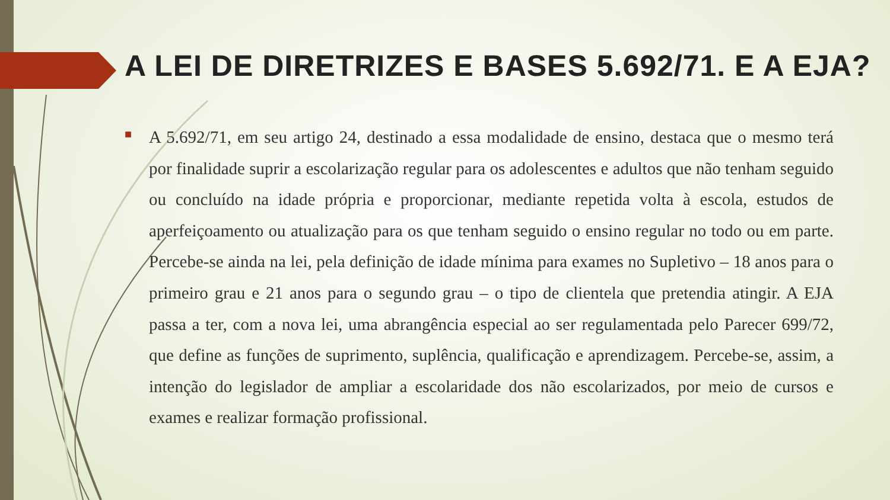A LEI DE DIRETRIZES E BASES 5.692/71. E A EJA?
■
A 5.692/71, em seu artigo 24, destinado a essa modalidade de ensino, destaca que o mesmo terá por finalidade suprir a escolarização regular para os adolescentes e adultos que não tenham seguido ou concluído na idade própria e proporcionar, mediante repetida volta à escola, estudos de aperfeiçoamento ou atualização para os que tenham seguido o ensino regular no todo ou em parte. Percebe-se ainda na lei, pela definição de idade mínima para exames no Supletivo – 18 anos para o primeiro grau e 21 anos para o segundo grau – o tipo de clientela que pretendia atingir. A EJA passa a ter, com a nova lei, uma abrangência especial ao ser regulamentada pelo Parecer 699/72, que define as funções de suprimento, suplência, qualificação e aprendizagem. Percebe-se, assim, a intenção do legislador de ampliar a escolaridade dos não escolarizados, por meio de cursos e exames e realizar formação profissional.